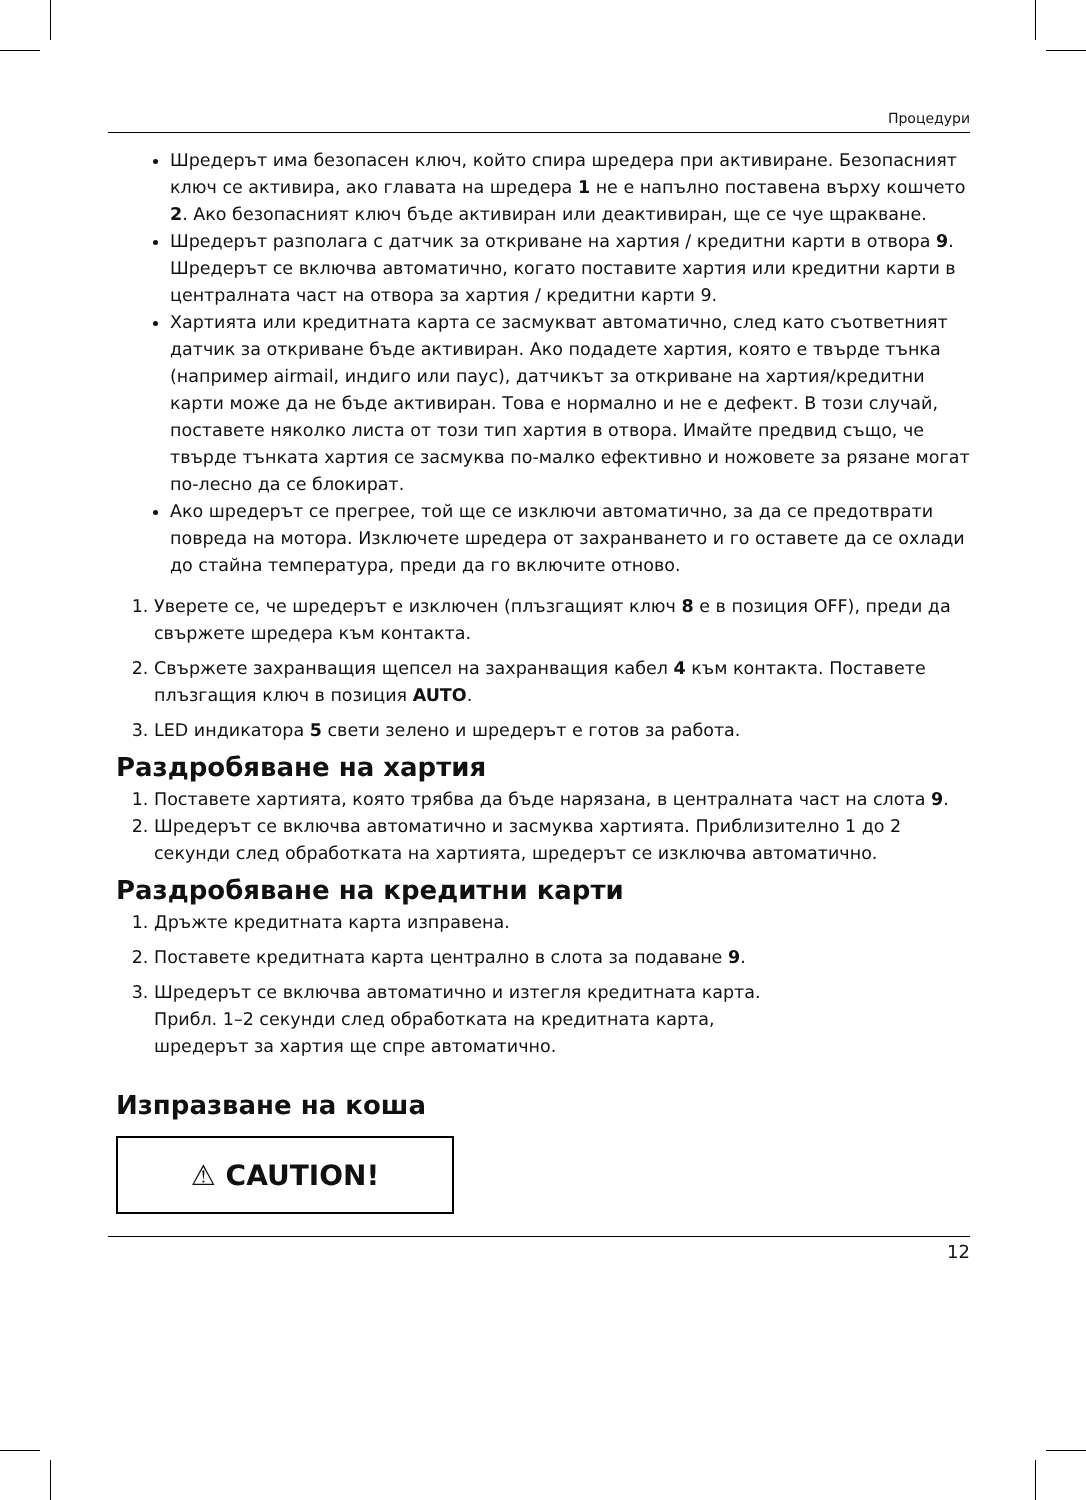Процедури
Шредерът има безопасен ключ, който спира шредера при активиране. Безопасният ключ се активира, ако главата на шредера 1 не е напълно поставена върху кошчето 2. Ако безопасният ключ бъде активиран или деактивиран, ще се чуе щракване.
Шредерът разполага с датчик за откриване на хартия / кредитни карти в отвора 9. Шредерът се включва автоматично, когато поставите хартия или кредитни карти в централната част на отвора за хартия / кредитни карти 9.
Хартията или кредитната карта се засмукват автоматично, след като съответният датчик за откриване бъде активиран. Ако подадете хартия, която е твърде тънка (например airmail, индиго или паус), датчикът за откриване на хартия/кредитни карти може да не бъде активиран. Това е нормално и не е дефект. В този случай, поставете няколко листа от този тип хартия в отвора. Имайте предвид също, че твърде тънката хартия се засмуква по-малко ефективно и ножовете за рязане могат по-лесно да се блокират.
Ако шредерът се прегрее, той ще се изключи автоматично, за да се предотврати повреда на мотора. Изключете шредера от захранването и го оставете да се охлади до стайна температура, преди да го включите отново.
1. Уверете се, че шредерът е изключен (плъзгащият ключ 8 е в позиция OFF), преди да свържете шредера към контакта.
2. Свържете захранващия щепсел на захранващия кабел 4 към контакта. Поставете плъзгащия ключ в позиция AUTO.
3. LED индикатора 5 свети зелено и шредерът е готов за работа.
Раздробяване на хартия
1. Поставете хартията, която трябва да бъде нарязана, в централната част на слота 9.
2. Шредерът се включва автоматично и засмуква хартията. Приблизително 1 до 2 секунди след обработката на хартията, шредерът се изключва автоматично.
Раздробяване на кредитни карти
1. Дръжте кредитната карта изправена.
2. Поставете кредитната карта централно в слота за подаване 9.
3. Шредерът се включва автоматично и изтегля кредитната карта.
Прибл. 1–2 секунди след обработката на кредитната карта,
шредерът за хартия ще спре автоматично.
Изпразване на коша
⚠ CAUTION!
12